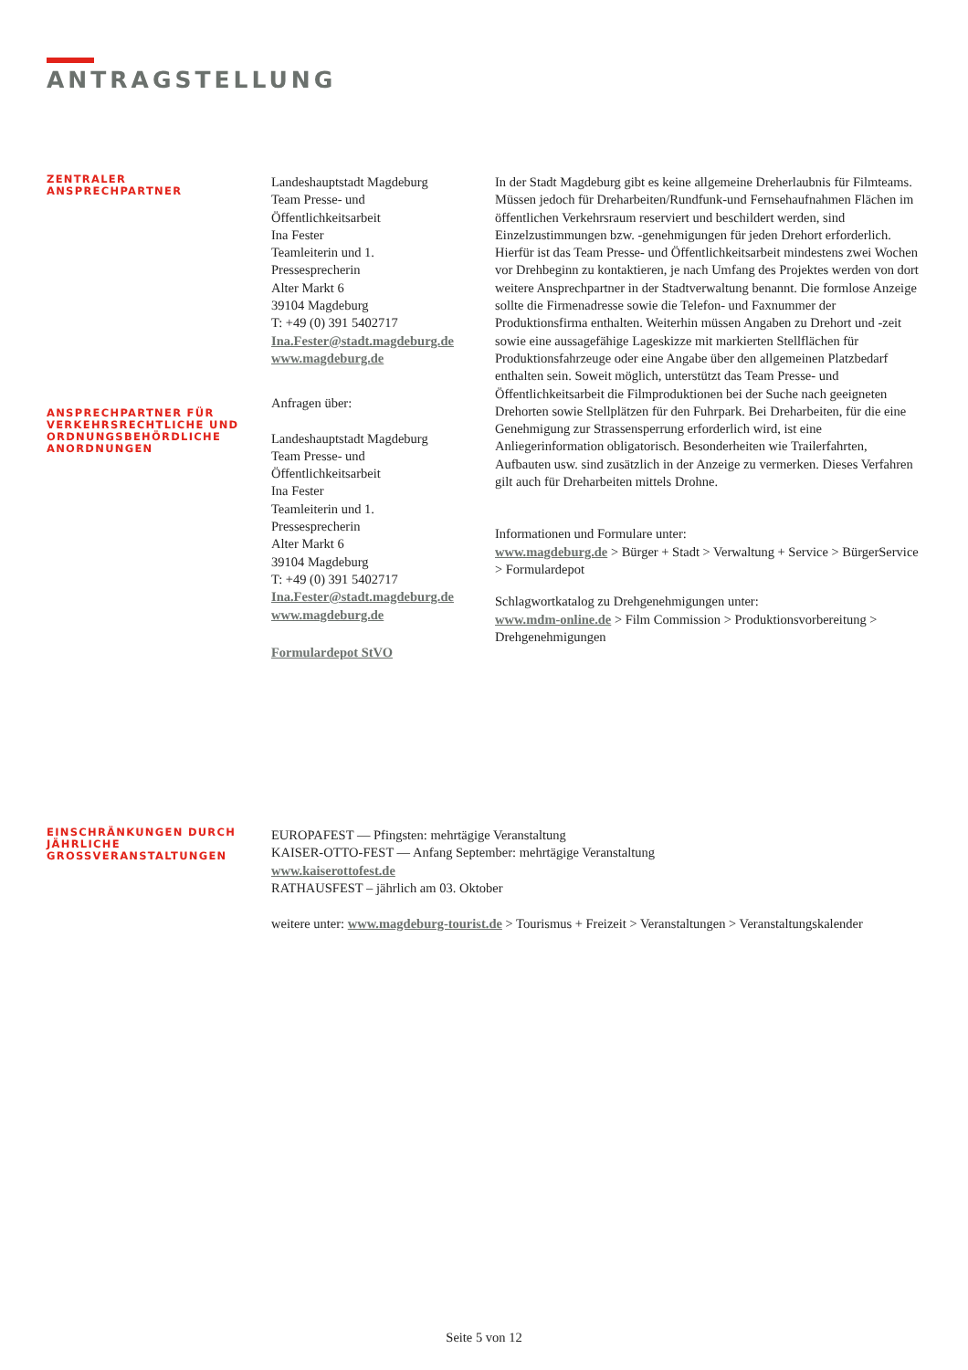ANTRAGSTELLUNG
ZENTRALER
ANSPRECHPARTNER
ANSPRECHPARTNER FÜR VERKEHRSRECHTLICHE UND ORDNUNGSBEHÖRDLICHE ANORDNUNGEN
Landeshauptstadt Magdeburg
Team Presse- und
Öffentlichkeitsarbeit
Ina Fester
Teamleiterin und 1.
Pressesprecherin
Alter Markt 6
39104 Magdeburg
T: +49 (0) 391 5402717
Ina.Fester@stadt.magdeburg.de
www.magdeburg.de
Anfragen über:
Landeshauptstadt Magdeburg
Team Presse- und
Öffentlichkeitsarbeit
Ina Fester
Teamleiterin und 1.
Pressesprecherin
Alter Markt 6
39104 Magdeburg
T: +49 (0) 391 5402717
Ina.Fester@stadt.magdeburg.de
www.magdeburg.de
Formulardepot StVO
In der Stadt Magdeburg gibt es keine allgemeine Dreherlaubnis für Filmteams. Müssen jedoch für Dreharbeiten/Rundfunk-und Fernsehaufnahmen Flächen im öffentlichen Verkehrsraum reserviert und beschildert werden, sind Einzelzustimmungen bzw. -genehmigungen für jeden Drehort erforderlich. Hierfür ist das Team Presse- und Öffentlichkeitsarbeit mindestens zwei Wochen vor Drehbeginn zu kontaktieren, je nach Umfang des Projektes werden von dort weitere Ansprechpartner in der Stadtverwaltung benannt. Die formlose Anzeige sollte die Firmenadresse sowie die Telefon- und Faxnummer der Produktionsfirma enthalten. Weiterhin müssen Angaben zu Drehort und -zeit sowie eine aussagefähige Lageskizze mit markierten Stellflächen für Produktionsfahrzeuge oder eine Angabe über den allgemeinen Platzbedarf enthalten sein. Soweit möglich, unterstützt das Team Presse- und Öffentlichkeitsarbeit die Filmproduktionen bei der Suche nach geeigneten Drehorten sowie Stellplätzen für den Fuhrpark. Bei Dreharbeiten, für die eine Genehmigung zur Strassensperrung erforderlich wird, ist eine Anliegerinformation obligatorisch. Besonderheiten wie Trailerfahrten, Aufbauten usw. sind zusätzlich in der Anzeige zu vermerken. Dieses Verfahren gilt auch für Dreharbeiten mittels Drohne.
Informationen und Formulare unter:
www.magdeburg.de > Bürger + Stadt > Verwaltung + Service > BürgerService > Formulardepot
Schlagwortkatalog zu Drehgenehmigungen unter:
www.mdm-online.de > Film Commission > Produktionsvorbereitung > Drehgenehmigungen
EINSCHRÄNKUNGEN DURCH JÄHRLICHE GROSSVERANSTALTUNGEN
EUROPAFEST — Pfingsten: mehrtägige Veranstaltung
KAISER-OTTO-FEST — Anfang September: mehrtägige Veranstaltung
www.kaiserottofest.de
RATHAUSFEST – jährlich am 03. Oktober
weitere unter: www.magdeburg-tourist.de > Tourismus + Freizeit > Veranstaltungen > Veranstaltungskalender
Seite 5 von 12